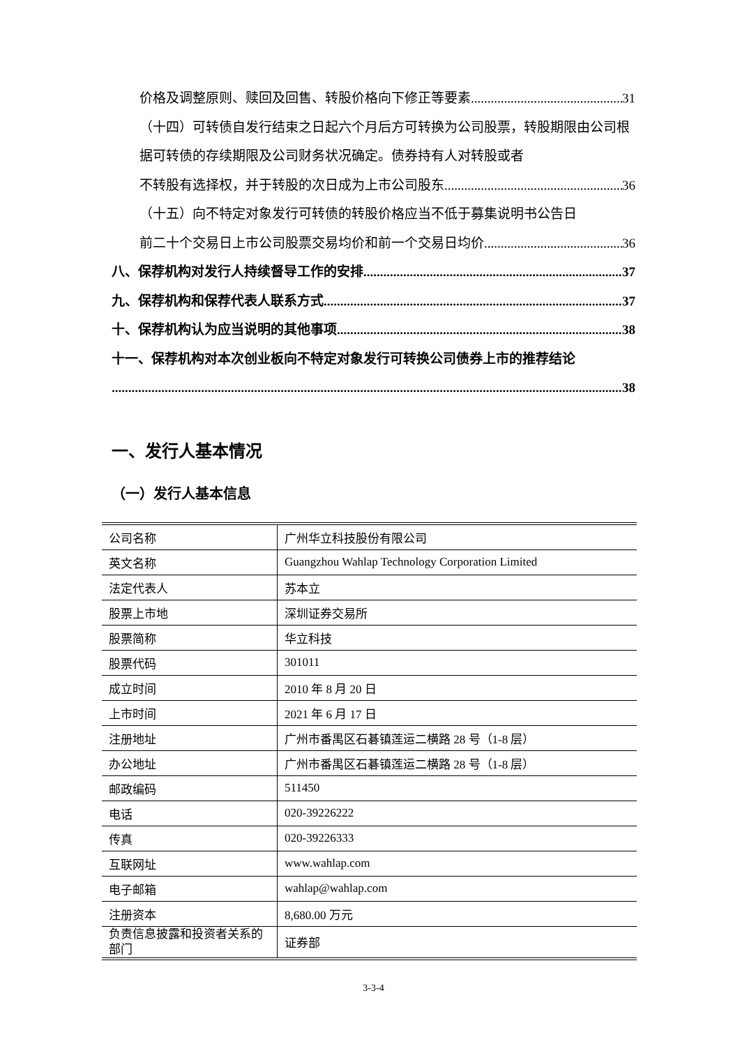价格及调整原则、赎回及回售、转股价格向下修正等要素 31
（十四）可转债自发行结束之日起六个月后方可转换为公司股票，转股期限由公司根据可转债的存续期限及公司财务状况确定。债券持有人对转股或者
不转股有选择权，并于转股的次日成为上市公司股东 36
（十五）向不特定对象发行可转债的转股价格应当不低于募集说明书公告日
前二十个交易日上市公司股票交易均价和前一个交易日均价 36
八、保荐机构对发行人持续督导工作的安排 37
九、保荐机构和保荐代表人联系方式 37
十、保荐机构认为应当说明的其他事项 38
十一、保荐机构对本次创业板向不特定对象发行可转换公司债券上市的推荐结论
38
一、发行人基本情况
（一）发行人基本信息
| 公司名称 | 广州华立科技股份有限公司 |
| 英文名称 | Guangzhou Wahlap Technology Corporation Limited |
| 法定代表人 | 苏本立 |
| 股票上市地 | 深圳证券交易所 |
| 股票简称 | 华立科技 |
| 股票代码 | 301011 |
| 成立时间 | 2010 年 8 月 20 日 |
| 上市时间 | 2021 年 6 月 17 日 |
| 注册地址 | 广州市番禺区石碁镇莲运二横路 28 号（1-8 层） |
| 办公地址 | 广州市番禺区石碁镇莲运二横路 28 号（1-8 层） |
| 邮政编码 | 511450 |
| 电话 | 020-39226222 |
| 传真 | 020-39226333 |
| 互联网址 | www.wahlap.com |
| 电子邮箱 | wahlap@wahlap.com |
| 注册资本 | 8,680.00 万元 |
| 负责信息披露和投资者关系的部门 | 证券部 |
3-3-4